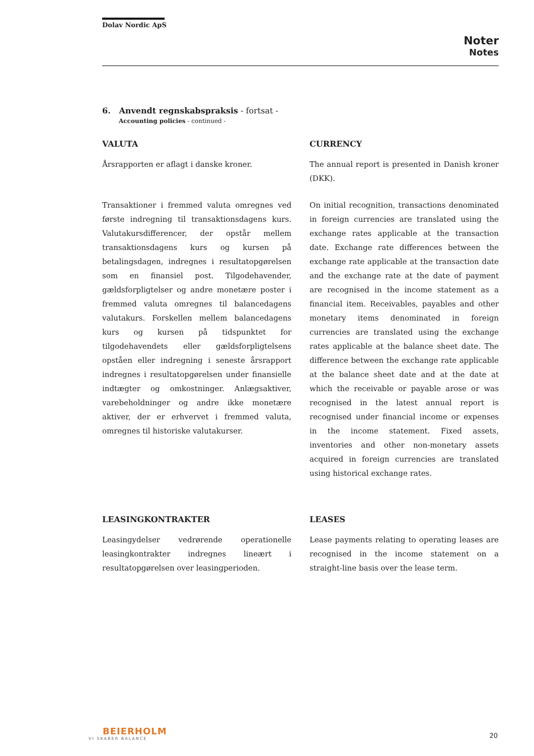Dolav Nordic ApS
Noter
Notes
6. Anvendt regnskabspraksis - fortsat -
Accounting policies - continued -
VALUTA
Årsrapporten er aflagt i danske kroner.
Transaktioner i fremmed valuta omregnes ved første indregning til transaktionsdagens kurs. Valutakursdifferencer, der opstår mellem transaktionsdagens kurs og kursen på betalingsdagen, indregnes i resultatopgørelsen som en finansiel post. Tilgodehavender, gældsforpligtelser og andre monetære poster i fremmed valuta omregnes til balancedagens valutakurs. Forskellen mellem balancedagens kurs og kursen på tidspunktet for tilgodehavendets eller gældsforpligtelsens opståen eller indregning i seneste årsrapport indregnes i resultatopgørelsen under finansielle indtægter og omkostninger. Anlægsaktiver, varebeholdninger og andre ikke monetære aktiver, der er erhvervet i fremmed valuta, omregnes til historiske valutakurser.
LEASINGKONTRAKTER
Leasingydelser vedrørende operationelle leasingkontrakter indregnes lineært i resultatopgørelsen over leasingperioden.
CURRENCY
The annual report is presented in Danish kroner (DKK).
On initial recognition, transactions denominated in foreign currencies are translated using the exchange rates applicable at the transaction date. Exchange rate differences between the exchange rate applicable at the transaction date and the exchange rate at the date of payment are recognised in the income statement as a financial item. Receivables, payables and other monetary items denominated in foreign currencies are translated using the exchange rates applicable at the balance sheet date. The difference between the exchange rate applicable at the balance sheet date and at the date at which the receivable or payable arose or was recognised in the latest annual report is recognised under financial income or expenses in the income statement. Fixed assets, inventories and other non-monetary assets acquired in foreign currencies are translated using historical exchange rates.
LEASES
Lease payments relating to operating leases are recognised in the income statement on a straight-line basis over the lease term.
BEIERHOLM
VI SKABER BALANCE
20